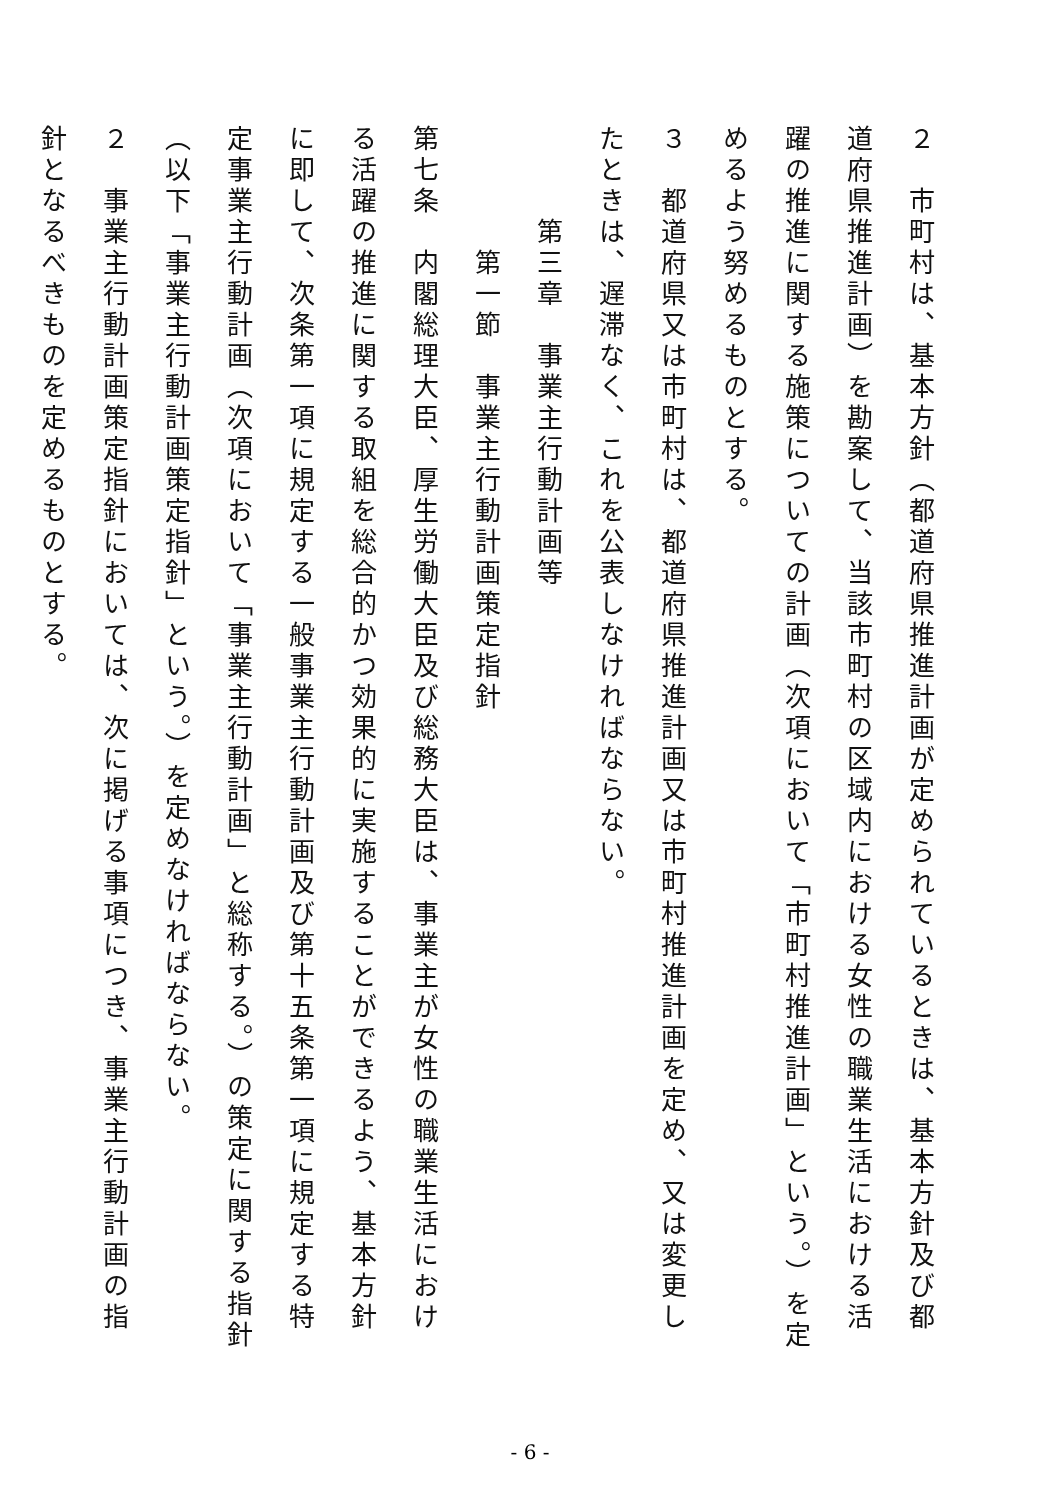２　市町村は、基本方針（都道府県推進計画が定められているときは、基本方針及び都道府県推進計画）を勘案して、当該市町村の区域内における女性の職業生活における活躍の推進に関する施策についての計画（次項において「市町村推進計画」という。）を定めるよう努めるものとする。
３　都道府県又は市町村は、都道府県推進計画又は市町村推進計画を定め、又は変更したときは、遅滞なく、これを公表しなければならない。
　　　第三章　事業主行動計画等
　　　　第一節　事業主行動計画策定指針
第七条　内閣総理大臣、厚生労働大臣及び総務大臣は、事業主が女性の職業生活における活躍の推進に関する取組を総合的かつ効果的に実施することができるよう、基本方針に即して、次条第一項に規定する一般事業主行動計画及び第十五条第一項に規定する特定事業主行動計画（次項において「事業主行動計画」と総称する。）の策定に関する指針（以下「事業主行動計画策定指針」という。）を定めなければならない。
２　事業主行動計画策定指針においては、次に掲げる事項につき、事業主行動計画の指針となるべきものを定めるものとする。
- 6 -